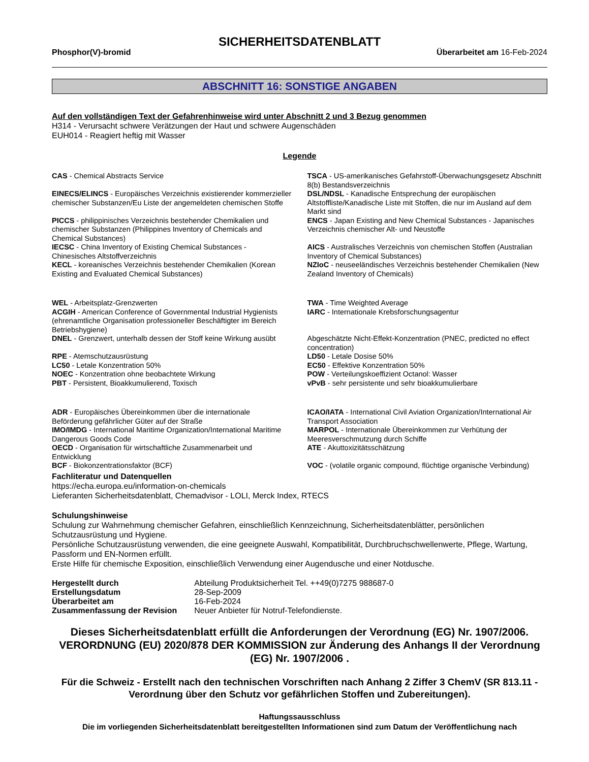SICHERHEITSDATENBLATT
Phosphor(V)-bromid Überarbeitet am 16-Feb-2024
ABSCHNITT 16: SONSTIGE ANGABEN
Auf den vollständigen Text der Gefahrenhinweise wird unter Abschnitt 2 und 3 Bezug genommen
H314 - Verursacht schwere Verätzungen der Haut und schwere Augenschäden
EUH014 - Reagiert heftig mit Wasser
Legende
CAS - Chemical Abstracts Service
TSCA - US-amerikanisches Gefahrstoff-Überwachungsgesetz Abschnitt 8(b) Bestandsverzeichnis
EINECS/ELINCS - Europäisches Verzeichnis existierender kommerzieller chemischer Substanzen/Eu Liste der angemeldeten chemischen Stoffe
DSL/NDSL - Kanadische Entsprechung der europäischen Altstoffliste/Kanadische Liste mit Stoffen, die nur im Ausland auf dem Markt sind
PICCS - philippinisches Verzeichnis bestehender Chemikalien und chemischer Substanzen (Philippines Inventory of Chemicals and Chemical Substances)
ENCS - Japan Existing and New Chemical Substances - Japanisches Verzeichnis chemischer Alt- und Neustoffe
IECSC - China Inventory of Existing Chemical Substances - Chinesisches Altstoffverzeichnis
AICS - Australisches Verzeichnis von chemischen Stoffen (Australian Inventory of Chemical Substances)
KECL - koreanisches Verzeichnis bestehender Chemikalien (Korean Existing and Evaluated Chemical Substances)
NZIoC - neuseeländisches Verzeichnis bestehender Chemikalien (New Zealand Inventory of Chemicals)
WEL - Arbeitsplatz-Grenzwerten
ACGIH - American Conference of Governmental Industrial Hygienists (ehrenamtliche Organisation professioneller Beschäftigter im Bereich Betriebshygiene)
TWA - Time Weighted Average
IARC - Internationale Krebsforschungsagentur
DNEL - Grenzwert, unterhalb dessen der Stoff keine Wirkung ausübt
Abgeschätzte Nicht-Effekt-Konzentration (PNEC, predicted no effect concentration)
RPE - Atemschutzausrüstung
LC50 - Letale Konzentration 50%
NOEC - Konzentration ohne beobachtete Wirkung
PBT - Persistent, Bioakkumulierend, Toxisch
LD50 - Letale Dosise 50%
EC50 - Effektive Konzentration 50%
POW - Verteilungskoeffizient Octanol: Wasser
vPvB - sehr persistente und sehr bioakkumulierbare
ADR - Europäisches Übereinkommen über die internationale Beförderung gefährlicher Güter auf der Straße
ICAO/IATA - International Civil Aviation Organization/International Air Transport Association
IMO/IMDG - International Maritime Organization/International Maritime Dangerous Goods Code
MARPOL - Internationale Übereinkommen zur Verhütung der Meeresverschmutzung durch Schiffe
OECD - Organisation für wirtschaftliche Zusammenarbeit und Entwicklung
ATE - Akuttoxizitätsschätzung
BCF - Biokonzentrationsfaktor (BCF)
VOC - (volatile organic compound, flüchtige organische Verbindung)
Fachliteratur und Datenquellen
https://echa.europa.eu/information-on-chemicals
Lieferanten Sicherheitsdatenblatt, Chemadvisor - LOLI, Merck Index, RTECS
Schulungshinweise
Schulung zur Wahrnehmung chemischer Gefahren, einschließlich Kennzeichnung, Sicherheitsdatenblätter, persönlichen Schutzausrüstung und Hygiene.
Persönliche Schutzausrüstung verwenden, die eine geeignete Auswahl, Kompatibilität, Durchbruchschwellenwerte, Pflege, Wartung, Passform und EN-Normen erfüllt.
Erste Hilfe für chemische Exposition, einschließlich Verwendung einer Augendusche und einer Notdusche.
| Hergestellt durch | Abteilung Produktsicherheit Tel. ++49(0)7275 988687-0 |
| Erstellungsdatum | 28-Sep-2009 |
| Überarbeitet am | 16-Feb-2024 |
| Zusammenfassung der Revision | Neuer Anbieter für Notruf-Telefondienste. |
Dieses Sicherheitsdatenblatt erfüllt die Anforderungen der Verordnung (EG) Nr. 1907/2006. VERORDNUNG (EU) 2020/878 DER KOMMISSION zur Änderung des Anhangs II der Verordnung (EG) Nr. 1907/2006 .
Für die Schweiz - Erstellt nach den technischen Vorschriften nach Anhang 2 Ziffer 3 ChemV (SR 813.11 - Verordnung über den Schutz vor gefährlichen Stoffen und Zubereitungen).
Haftungssausschluss
Die im vorliegenden Sicherheitsdatenblatt bereitgestellten Informationen sind zum Datum der Veröffentlichung nach